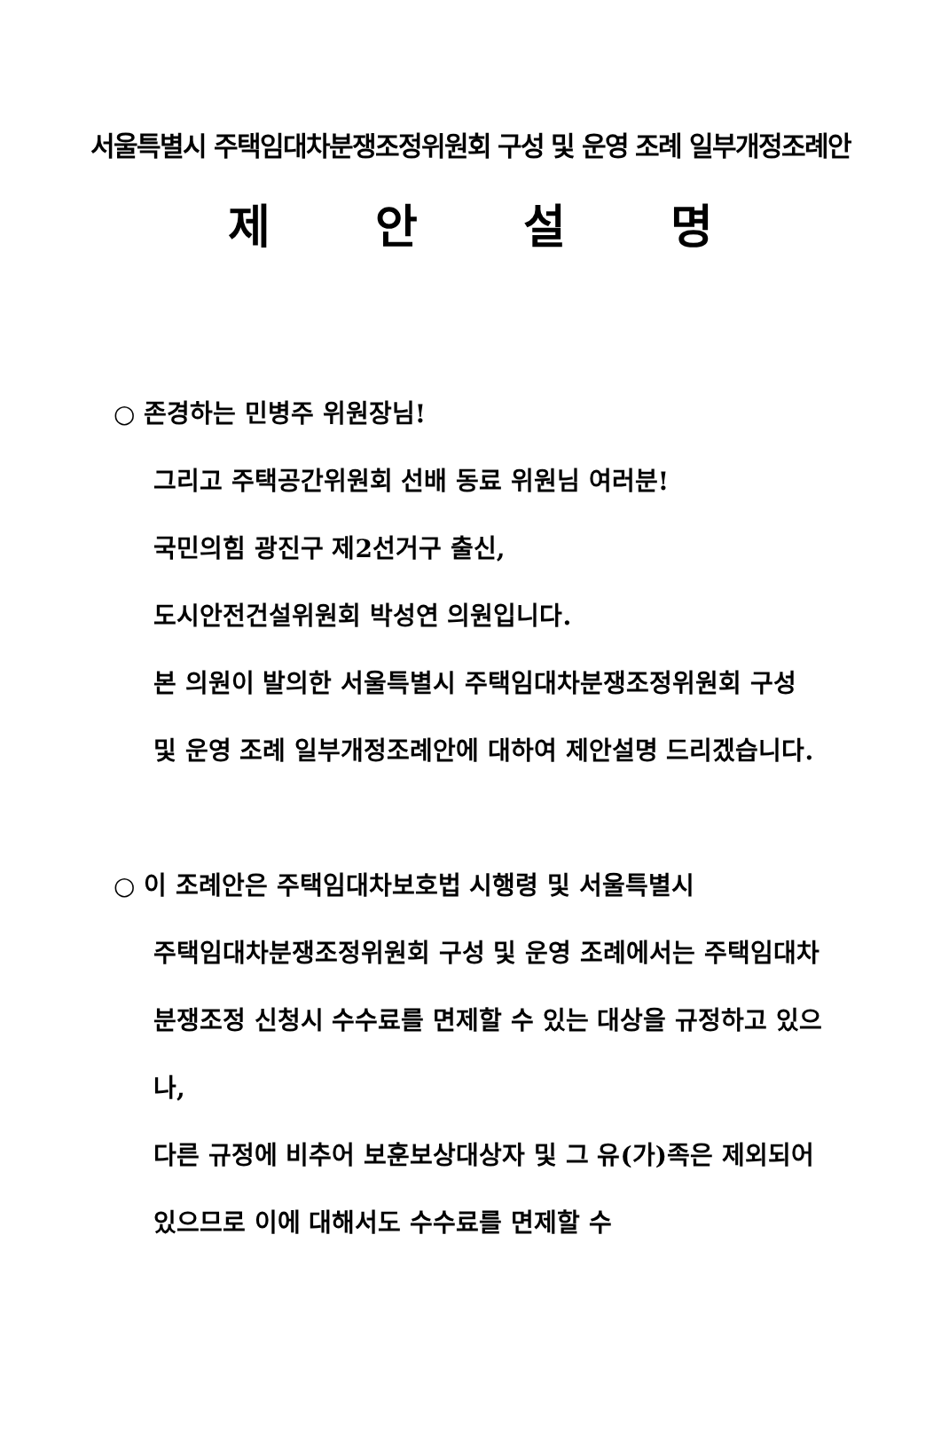서울특별시 주택임대차분쟁조정위원회 구성 및 운영 조례 일부개정조례안
제 안 설 명
○ 존경하는 민병주 위원장님!
그리고 주택공간위원회 선배 동료 위원님 여러분!
국민의힘 광진구 제2선거구 출신,
도시안전건설위원회 박성연 의원입니다.
본 의원이 발의한 서울특별시 주택임대차분쟁조정위원회 구성 및 운영 조례 일부개정조례안에 대하여 제안설명 드리겠습니다.
○ 이 조례안은 주택임대차보호법 시행령 및 서울특별시
주택임대차분쟁조정위원회 구성 및 운영 조례에서는 주택임대차분쟁조정 신청시 수수료를 면제할 수 있는 대상을 규정하고 있으나,
다른 규정에 비추어 보훈보상대상자 및 그 유(가)족은 제외되어 있으므로 이에 대해서도 수수료를 면제할 수